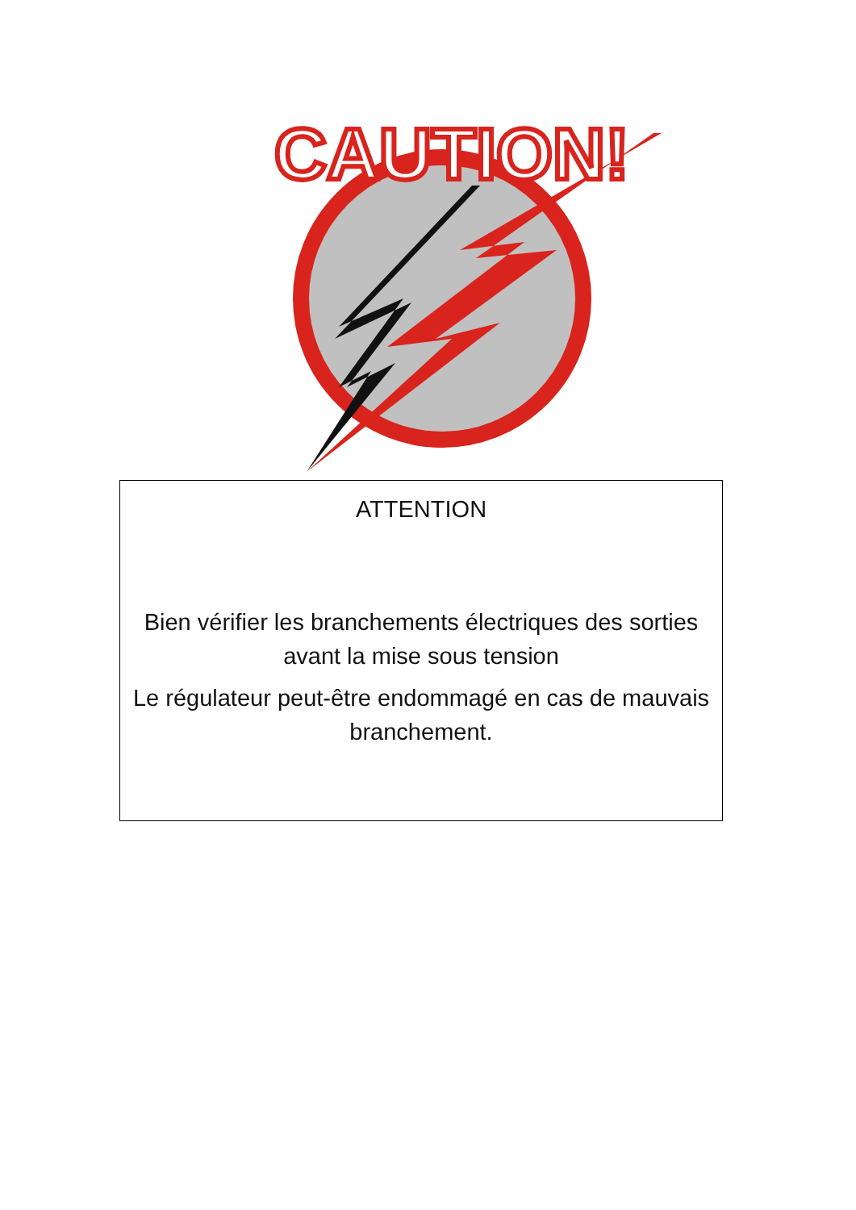CAUTION!
ATTENTION
Bien vérifier les branchements électriques des sorties avant la mise sous tension
Le régulateur peut-être endommagé en cas de mauvais branchement.